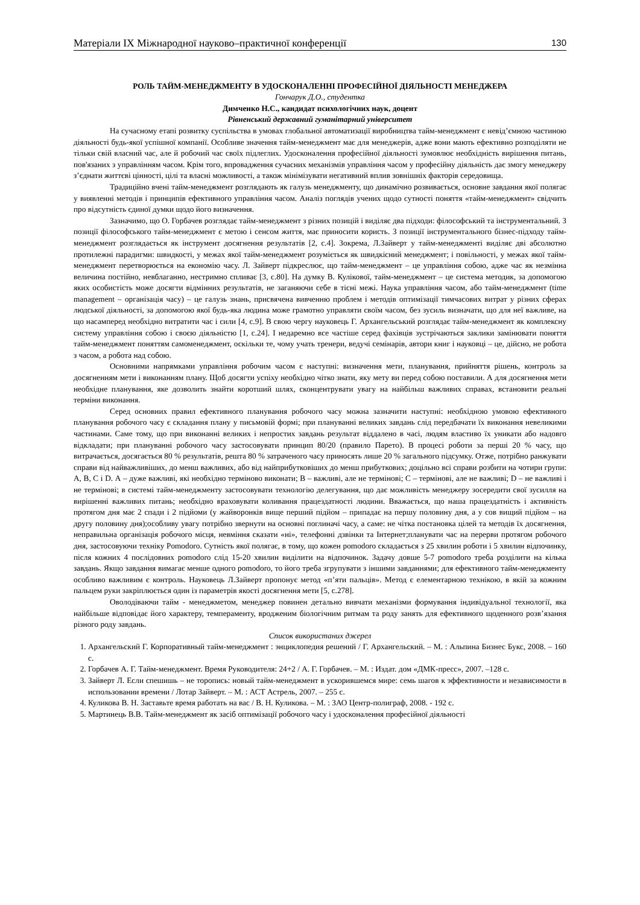Матеріали IX Міжнародної науково–практичної конференції 130
РОЛЬ ТАЙМ-МЕНЕДЖМЕНТУ В УДОСКОНАЛЕННІ ПРОФЕСІЙНОЇ ДІЯЛЬНОСТІ МЕНЕДЖЕРА
Гончарук Д.О., студентка
Димченко Н.С., кандидат психологічних наук, доцент
Рівненський державний гуманітарний університет
На сучасному етапі розвитку суспільства в умовах глобальної автоматизації виробництва тайм-менеджмент є невід’ємною частиною діяльності будь-якої успішної компанії. Особливе значення тайм-менеджмент має для менеджерів, адже вони мають ефективно розподіляти не тільки свій власний час, але й робочий час своїх підлеглих. Удосконалення професійної діяльності зумовлює необхідність вирішення питань, пов'язаних з управлінням часом. Крім того, впровадження сучасних механізмів управління часом у професійну діяльність дає змогу менеджеру з’єднати життєві цінності, цілі та власні можливості, а також мінімізувати негативний вплив зовнішніх факторів середовища.
Традиційно вчені тайм-менеджмент розглядають як галузь менеджменту, що динамічно розвивається, основне завдання якої полягає у виявленні методів і принципів ефективного управління часом. Аналіз поглядів учених щодо сутності поняття «тайм-менеджмент» свідчить про відсутність єдиної думки щодо його визначення.
Зазначимо, що О. Горбачев розглядає тайм-менеджмент з різних позицій і виділяє два підходи: філософський та інструментальний. З позиції філософського тайм-менеджмент є метою і сенсом життя, має приносити користь. З позиції інструментального бізнес-підходу тайм-менеджмент розглядається як інструмент досягнення результатів [2, с.4]. Зокрема, Л.Зайверт у тайм-менеджменті виділяє дві абсолютно протилежні парадигми: швидкості, у межах якої тайм-менеджмент розуміється як швидкісний менеджмент; і повільності, у межах якої тайм-менеджмент перетворюється на економію часу. Л. Зайверт підкреслює, що тайм-менеджмент – це управління собою, адже час як незмінна величина постійно, невблаганно, нестримно спливає [3, с.80]. На думку В. Кулікової, тайм-менеджмент – це система методик, за допомогою яких особистість може досягти відмінних результатів, не заганяючи себе в тісні межі. Наука управління часом, або тайм-менеджмент (time management – організація часу) – це галузь знань, присвячена вивченню проблем і методів оптимізації тимчасових витрат у різних сферах людської діяльності, за допомогою якої будь-яка людина може грамотно управляти своїм часом, без зусиль визначати, що для неї важливе, на що насамперед необхідно витратити час і сили [4, с.9]. В свою чергу науковець Г. Архангельський розглядає тайм-менеджмент як комплексну систему управління собою і своєю діяльністю [1, с.24]. І недаремно все частіше серед фахівців зустрічаються заклики замінювати поняття тайм-менеджмент поняттям самоменеджмент, оскільки те, чому учать тренери, ведучі семінарів, автори книг і науковці – це, дійсно, не робота з часом, а робота над собою.
Основними напрямками управління робочим часом є наступні: визначення мети, планування, прийняття рішень, контроль за досягненням мети і виконанням плану. Щоб досягти успіху необхідно чітко знати, яку мету ви перед собою поставили. А для досягнення мети необхідне планування, яке дозволить знайти коротший шлях, сконцентрувати увагу на найбільш важливих справах, встановити реальні терміни виконання.
Серед основних правил ефективного планування робочого часу можна зазначити наступні: необхідною умовою ефективного планування робочого часу є складання плану у письмовій формі; при плануванні великих завдань слід передбачати їх виконання невеликими частинами. Саме тому, що при виконанні великих і непростих завдань результат віддалено в часі, людям властиво їх уникати або надовго відкладати; при плануванні робочого часу застосовувати принцип 80/20 (правило Парето). В процесі роботи за перші 20 % часу, що витрачається, досягається 80 % результатів, решта 80 % затраченого часу приносять лише 20 % загального підсумку. Отже, потрібно ранжувати справи від найважливіших, до менш важливих, або від найприбутковіших до менш прибуткових; доцільно всі справи розбити на чотири групи: А, В, С і D. А – дуже важливі, які необхідно терміново виконати; В – важливі, але не термінові; С – термінові, але не важливі; D – не важливі і не термінові; в системі тайм-менеджменту застосовувати технологію делегування, що дає можливість менеджеру зосередити свої зусилля на вирішенні важливих питань; необхідно враховувати коливання працездатності людини. Вважається, що наша працездатність і активність протягом дня має 2 спади і 2 підйоми (у жайворонків вище перший підйом – припадає на першу половину дня, а у сов вищий підйом – на другу половину дня);особливу увагу потрібно звернути на основні поглиначі часу, а саме: не чітка постановка цілей та методів їх досягнення, неправильна організація робочого місця, невміння сказати «ні», телефонні дзвінки та Інтернет;планувати час на перерви протягом робочого дня, застосовуючи техніку Pomodoro. Сутність якої полягає, в тому, що кожен pomodoro складається з 25 хвилин роботи і 5 хвилин відпочинку, після кожних 4 послідовних pomodoro слід 15-20 хвилин виділити на відпочинок. Задачу довше 5-7 pomodoro треба розділити на кілька завдань. Якщо завдання вимагає менше одного pomodoro, то його треба згрупувати з іншими завданнями; для ефективного тайм-менеджменту особливо важливим є контроль. Науковець Л.Зайверт пропонує метод «п’яти пальців». Метод є елементарною технікою, в якій за кожним пальцем руки закріплюється один із параметрів якості досягнення мети [5, с.278].
Оволодіваючи тайм - менеджметом, менеджер повинен детально вивчати механізми формування індивідуальної технології, яка найбільше відповідає його характеру, темпераменту, вродженим біологічним ритмам та роду занять для ефективного щоденного розв’язання різного роду завдань.
Список використаних джерел
1. Архангельский Г. Корпоративный тайм-менеджмент : энциклопедия решений / Г. Архангельский. – М. : Альпина Бизнес Букс, 2008. – 160 с.
2. Горбачев А. Г. Тайм-менеджмент. Время Руководителя: 24+2 / А. Г. Горбачев. – М. : Издат. дом «ДМК-пресс», 2007. –128 с.
3. Зайверт Л. Если спешишь – не торопись: новый тайм-менеджмент в ускорившемся мире: семь шагов к эффективности и независимости в использовании времени / Лотар Зайверт. – М. : АСТ Астрель, 2007. – 255 с.
4. Куликова В. Н. Заставьте время работать на вас / В. Н. Куликова. – М. : ЗАО Центр-полиграф, 2008. - 192 с.
5. Мартинець В.В. Тайм-менеджмент як засіб оптимізації робочого часу і удосконалення професійної діяльності